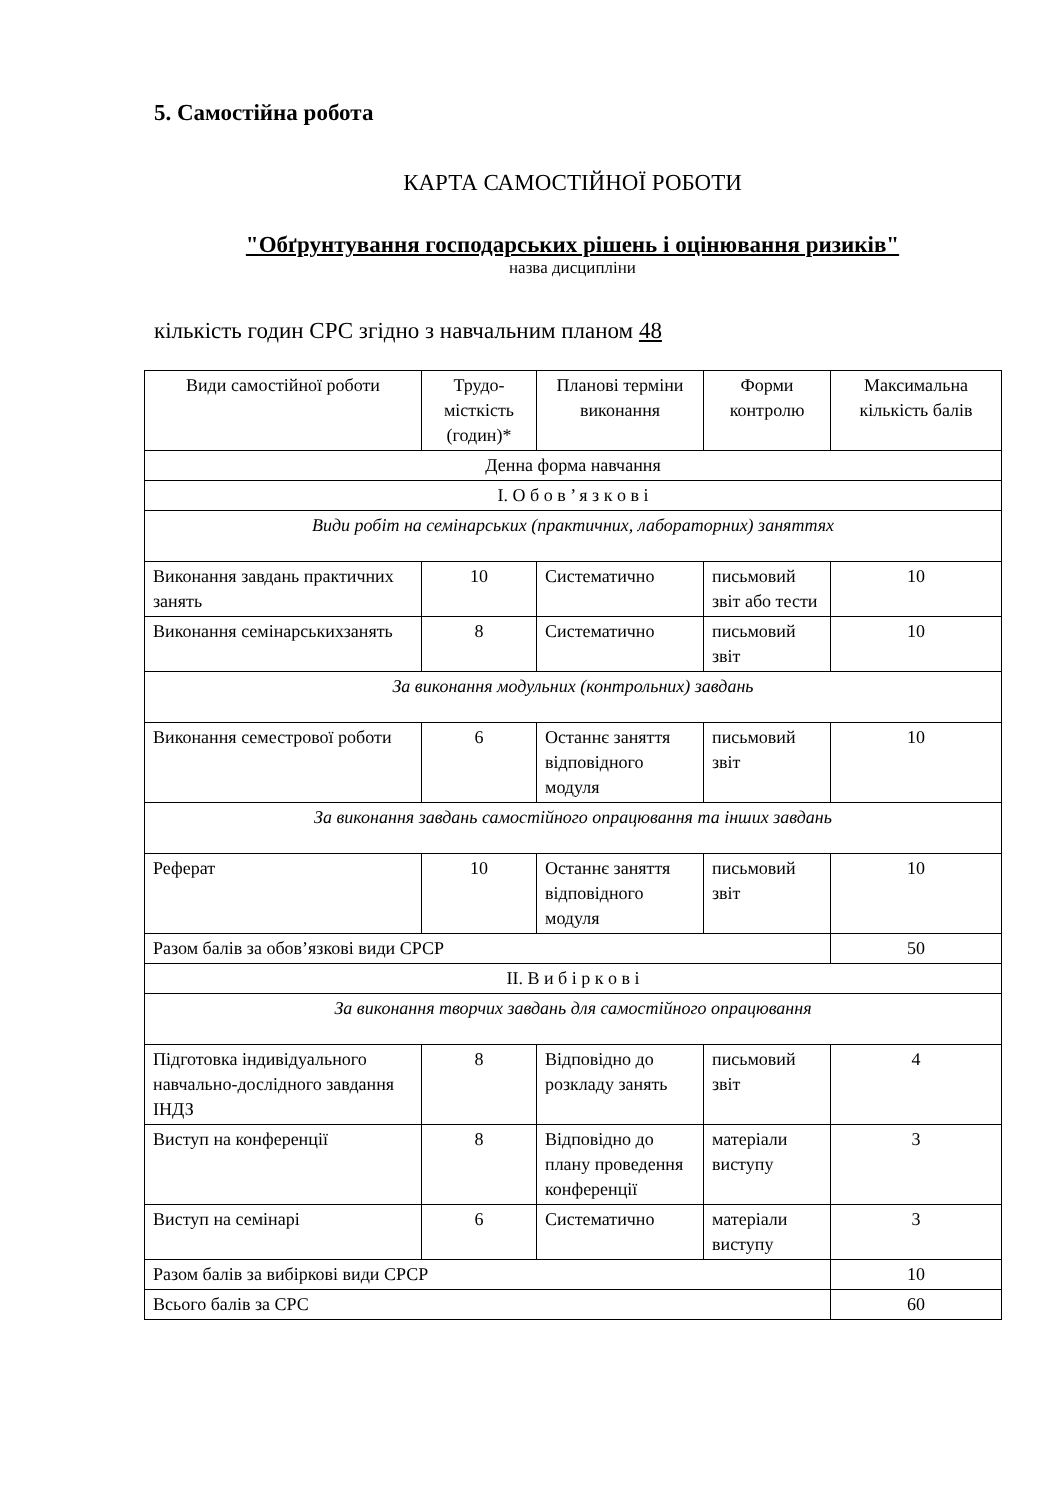5. Самостійна робота
КАРТА САМОСТІЙНОЇ РОБОТИ
"Обґрунтування господарських рішень і оцінювання ризиків"
назва дисципліни
кількість годин СРС згідно з навчальним планом 48
| Види самостійної роботи | Трудо-місткість (годин)* | Планові терміни виконання | Форми контролю | Максимальна кількість балів |
| Денна форма навчання | | | | |
| I. О б о в ’ я з к о в і | | | | |
| Види робіт на семінарських (практичних, лабораторних) заняттях | | | | |
| Виконання завдань практичних занять | 10 | Систематично | письмовий звіт або тести | 10 |
| Виконання семінарськихзанять | 8 | Систематично | письмовий звіт | 10 |
| За виконання модульних (контрольних) завдань | | | | |
| Виконання семестрової роботи | 6 | Останнє заняття відповідного модуля | письмовий звіт | 10 |
| За виконання завдань самостійного опрацювання та інших завдань | | | | |
| Реферат | 10 | Останнє заняття відповідного модуля | письмовий звіт | 10 |
| Разом балів за обов’язкові види СРСР | | | | 50 |
| II. В и б і р к о в і | | | | |
| За виконання творчих завдань для самостійного опрацювання | | | | |
| Підготовка індивідуального навчально-дослідного завдання ІНДЗ | 8 | Відповідно до розкладу занять | письмовий звіт | 4 |
| Виступ на конференції | 8 | Відповідно до плану проведення конференції | матеріали виступу | 3 |
| Виступ на семінарі | 6 | Систематично | матеріали виступу | 3 |
| Разом балів за вибіркові види СРСР | | | | 10 |
| Всього балів за СРС | | | | 60 |